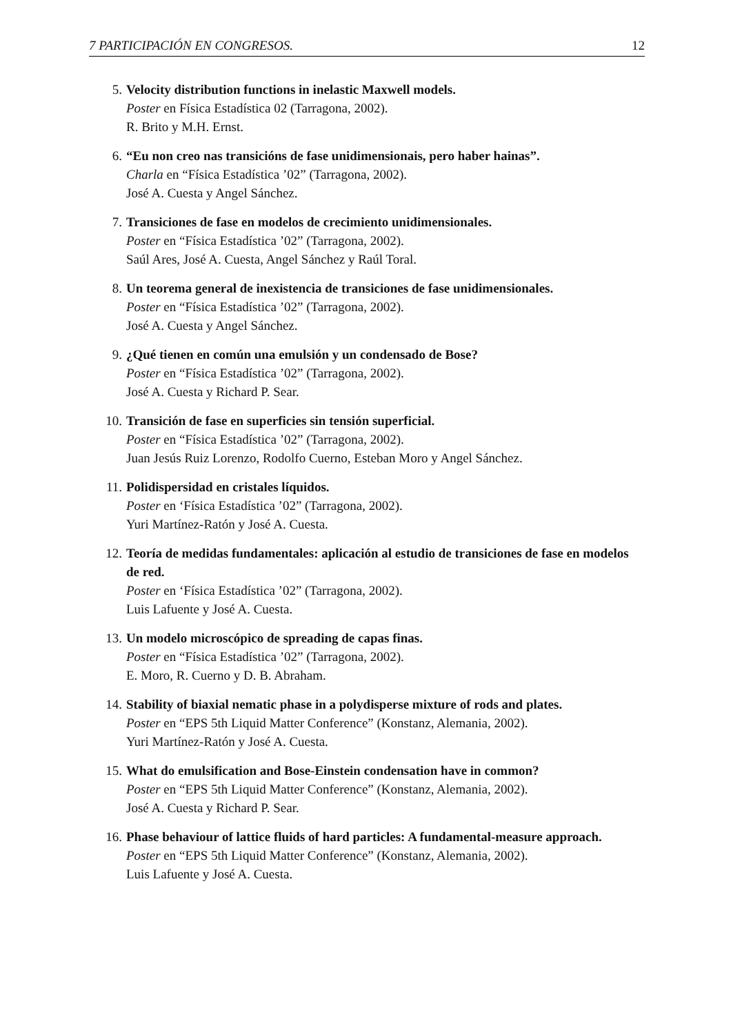7 PARTICIPACIÓN EN CONGRESOS. 12
5. Velocity distribution functions in inelastic Maxwell models.
Poster en Física Estadística 02 (Tarragona, 2002).
R. Brito y M.H. Ernst.
6. “Eu non creo nas transicións de fase unidimensionais, pero haber hainas”.
Charla en “Física Estadística ’02” (Tarragona, 2002).
José A. Cuesta y Angel Sánchez.
7. Transiciones de fase en modelos de crecimiento unidimensionales.
Poster en “Física Estadística ’02” (Tarragona, 2002).
Saúl Ares, José A. Cuesta, Angel Sánchez y Raúl Toral.
8. Un teorema general de inexistencia de transiciones de fase unidimensionales.
Poster en “Física Estadística ’02” (Tarragona, 2002).
José A. Cuesta y Angel Sánchez.
9. ¿Qué tienen en común una emulsión y un condensado de Bose?
Poster en “Física Estadística ’02” (Tarragona, 2002).
José A. Cuesta y Richard P. Sear.
10. Transición de fase en superficies sin tensión superficial.
Poster en “Física Estadística ’02” (Tarragona, 2002).
Juan Jesús Ruiz Lorenzo, Rodolfo Cuerno, Esteban Moro y Angel Sánchez.
11. Polidispersidad en cristales líquidos.
Poster en ‘Física Estadística ’02” (Tarragona, 2002).
Yuri Martínez-Ratón y José A. Cuesta.
12. Teoría de medidas fundamentales: aplicación al estudio de transiciones de fase en modelos de red.
Poster en ‘Física Estadística ’02” (Tarragona, 2002).
Luis Lafuente y José A. Cuesta.
13. Un modelo microscópico de spreading de capas finas.
Poster en “Física Estadística ’02” (Tarragona, 2002).
E. Moro, R. Cuerno y D. B. Abraham.
14. Stability of biaxial nematic phase in a polydisperse mixture of rods and plates.
Poster en “EPS 5th Liquid Matter Conference” (Konstanz, Alemania, 2002).
Yuri Martínez-Ratón y José A. Cuesta.
15. What do emulsification and Bose-Einstein condensation have in common?
Poster en “EPS 5th Liquid Matter Conference” (Konstanz, Alemania, 2002).
José A. Cuesta y Richard P. Sear.
16. Phase behaviour of lattice fluids of hard particles: A fundamental-measure approach.
Poster en “EPS 5th Liquid Matter Conference” (Konstanz, Alemania, 2002).
Luis Lafuente y José A. Cuesta.